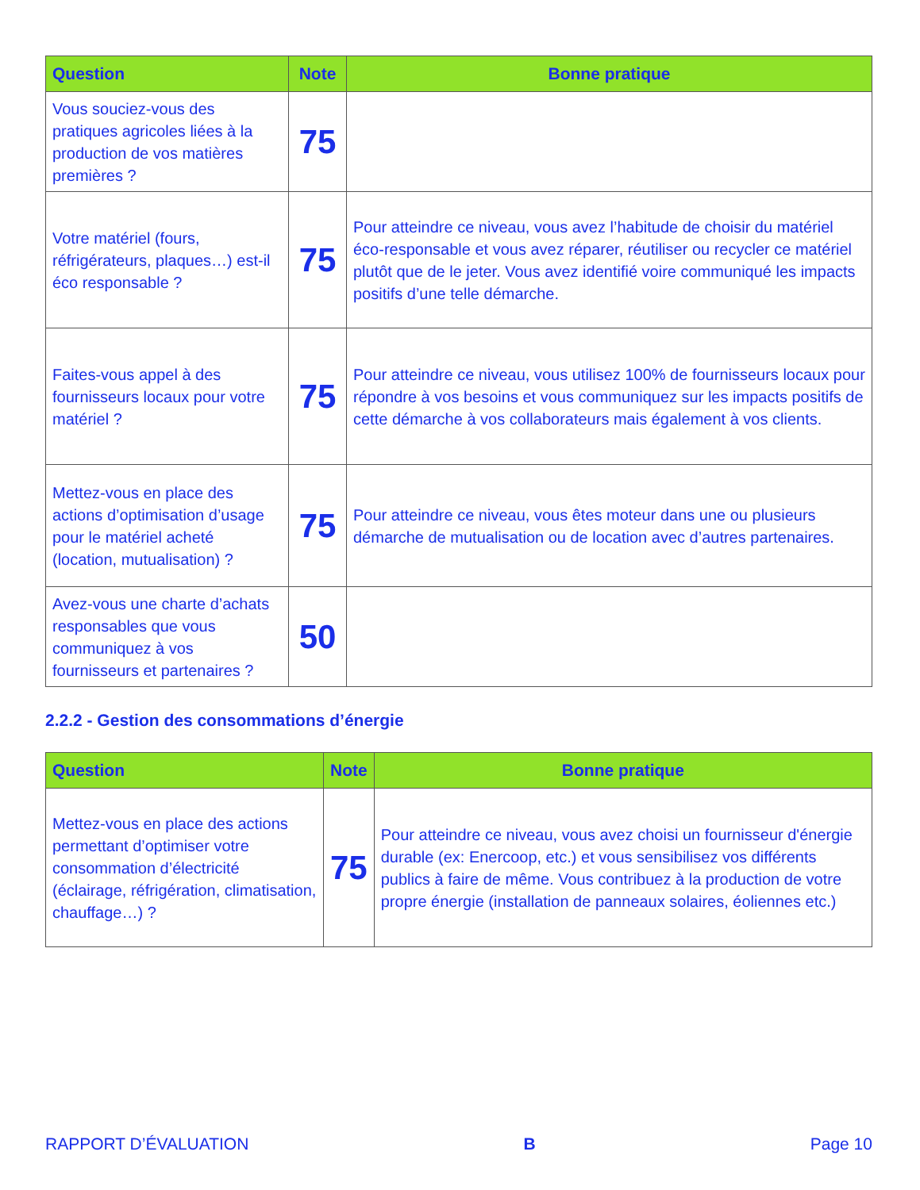| Question | Note | Bonne pratique |
| --- | --- | --- |
| Vous souciez-vous des pratiques agricoles liées à la production de vos matières premières ? | 75 | |
| Votre matériel (fours, réfrigérateurs, plaques…) est-il éco responsable ? | 75 | Pour atteindre ce niveau, vous avez l’habitude de choisir du matériel éco-responsable et vous avez réparer, réutiliser ou recycler ce matériel plutôt que de le jeter. Vous avez identifié voire communiqué les impacts positifs d’une telle démarche. |
| Faites-vous appel à des fournisseurs locaux pour votre matériel ? | 75 | Pour atteindre ce niveau, vous utilisez 100% de fournisseurs locaux pour répondre à vos besoins et vous communiquez sur les impacts positifs de cette démarche à vos collaborateurs mais également à vos clients. |
| Mettez-vous en place des actions d’optimisation d’usage pour le matériel acheté (location, mutualisation) ? | 75 | Pour atteindre ce niveau, vous êtes moteur dans une ou plusieurs démarche de mutualisation ou de location avec d’autres partenaires. |
| Avez-vous une charte d’achats responsables que vous communiquez à vos fournisseurs et partenaires ? | 50 | |
2.2.2 - Gestion des consommations d’énergie
| Question | Note | Bonne pratique |
| --- | --- | --- |
| Mettez-vous en place des actions permettant d’optimiser votre consommation d’électricité (éclairage, réfrigération, climatisation, chauffage…) ? | 75 | Pour atteindre ce niveau, vous avez choisi un fournisseur d'énergie durable (ex: Enercoop, etc.) et vous sensibilisez vos différents publics à faire de même. Vous contribuez à la production de votre propre énergie (installation de panneaux solaires, éoliennes etc.) |
RAPPORT D’ÉVALUATION B Page 10